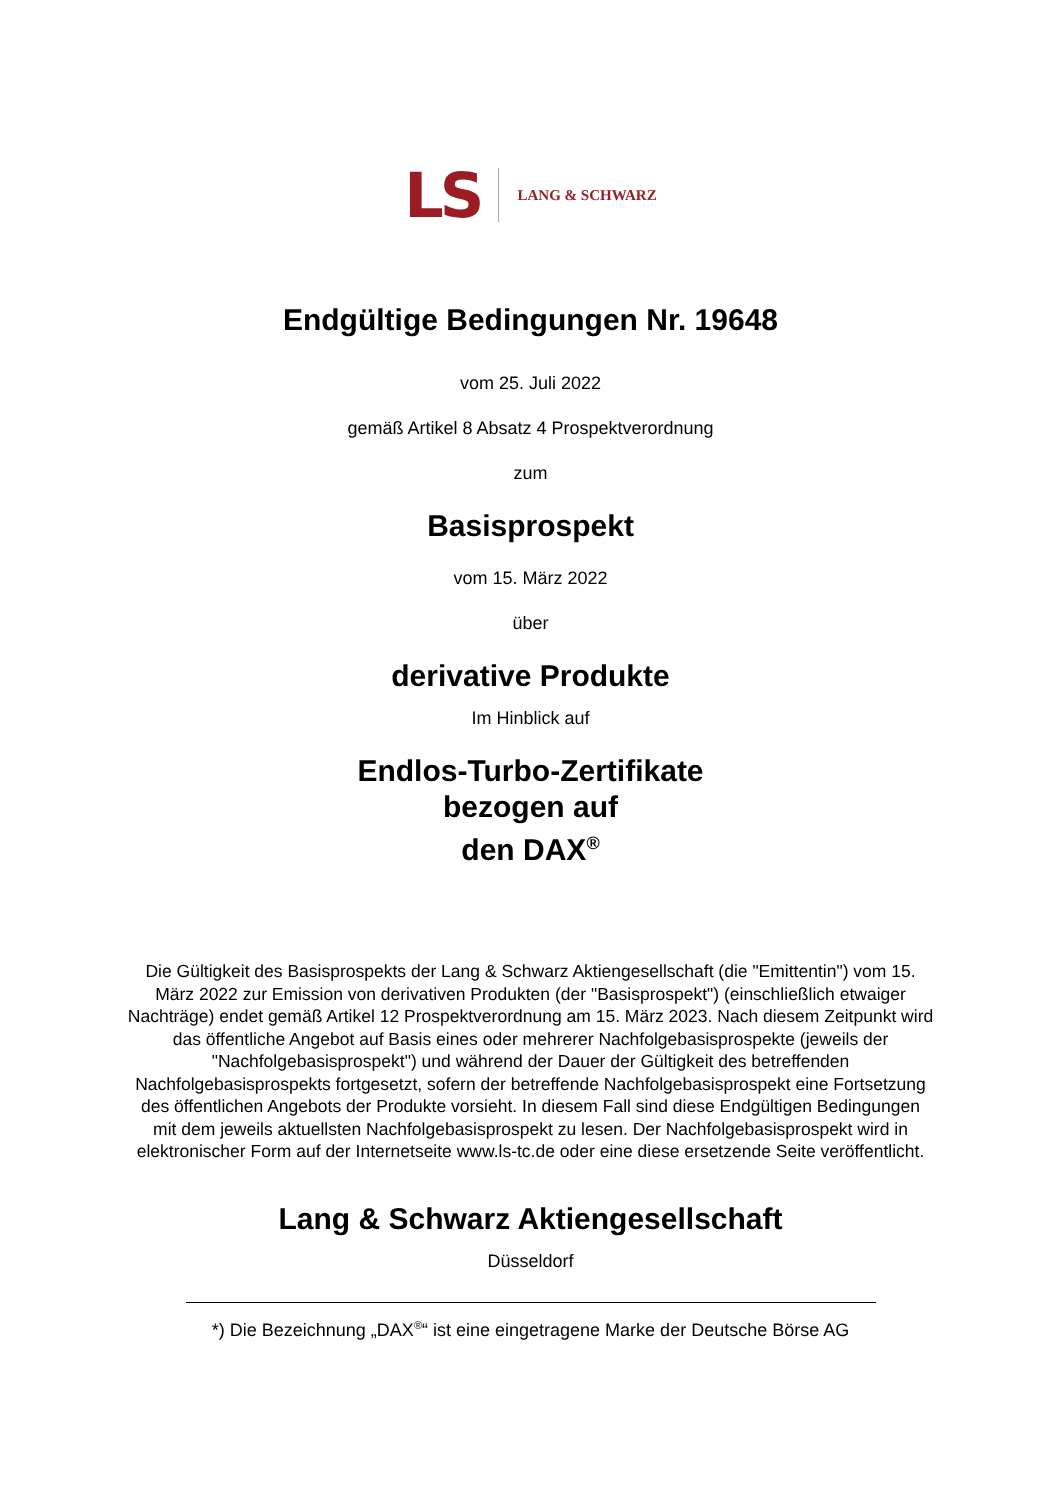LS LANG & SCHWARZ
Endgültige Bedingungen Nr. 19648
vom 25. Juli 2022
gemäß Artikel 8 Absatz 4 Prospektverordnung
zum
Basisprospekt
vom 15. März 2022
über
derivative Produkte
Im Hinblick auf
Endlos-Turbo-Zertifikate
bezogen auf
den DAX<sup>®</sup>
Die Gültigkeit des Basisprospekts der Lang & Schwarz Aktiengesellschaft (die "Emittentin") vom 15. März 2022 zur Emission von derivativen Produkten (der "Basisprospekt") (einschließlich etwaiger Nachträge) endet gemäß Artikel 12 Prospektverordnung am 15. März 2023. Nach diesem Zeitpunkt wird das öffentliche Angebot auf Basis eines oder mehrerer Nachfolgebasisprospekte (jeweils der "Nachfolgebasisprospekt") und während der Dauer der Gültigkeit des betreffenden Nachfolgebasisprospekts fortgesetzt, sofern der betreffende Nachfolgebasisprospekt eine Fortsetzung des öffentlichen Angebots der Produkte vorsieht. In diesem Fall sind diese Endgültigen Bedingungen mit dem jeweils aktuellsten Nachfolgebasisprospekt zu lesen. Der Nachfolgebasisprospekt wird in elektronischer Form auf der Internetseite www.ls-tc.de oder eine diese ersetzende Seite veröffentlicht.
Lang & Schwarz Aktiengesellschaft
Düsseldorf
*) Die Bezeichnung „DAX<sup>®</sup>“ ist eine eingetragene Marke der Deutsche Börse AG